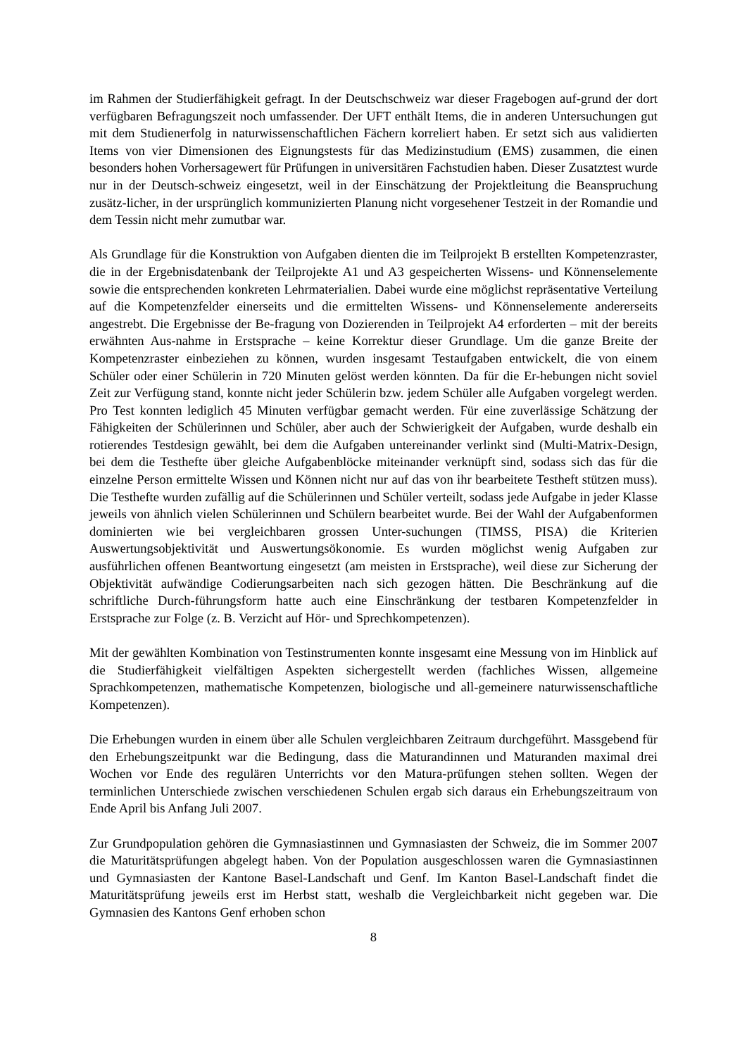im Rahmen der Studierfähigkeit gefragt. In der Deutschschweiz war dieser Fragebogen auf-grund der dort verfügbaren Befragungszeit noch umfassender. Der UFT enthält Items, die in anderen Untersuchungen gut mit dem Studienerfolg in naturwissenschaftlichen Fächern korreliert haben. Er setzt sich aus validierten Items von vier Dimensionen des Eignungstests für das Medizinstudium (EMS) zusammen, die einen besonders hohen Vorhersagewert für Prüfungen in universitären Fachstudien haben. Dieser Zusatztest wurde nur in der Deutsch-schweiz eingesetzt, weil in der Einschätzung der Projektleitung die Beanspruchung zusätz-licher, in der ursprünglich kommunizierten Planung nicht vorgesehener Testzeit in der Romandie und dem Tessin nicht mehr zumutbar war.
Als Grundlage für die Konstruktion von Aufgaben dienten die im Teilprojekt B erstellten Kompetenzraster, die in der Ergebnisdatenbank der Teilprojekte A1 und A3 gespeicherten Wissens- und Könnenselemente sowie die entsprechenden konkreten Lehrmaterialien. Dabei wurde eine möglichst repräsentative Verteilung auf die Kompetenzfelder einerseits und die ermittelten Wissens- und Könnenselemente andererseits angestrebt. Die Ergebnisse der Be-fragung von Dozierenden in Teilprojekt A4 erforderten – mit der bereits erwähnten Aus-nahme in Erstsprache – keine Korrektur dieser Grundlage. Um die ganze Breite der Kompetenzraster einbeziehen zu können, wurden insgesamt Testaufgaben entwickelt, die von einem Schüler oder einer Schülerin in 720 Minuten gelöst werden könnten. Da für die Er-hebungen nicht soviel Zeit zur Verfügung stand, konnte nicht jeder Schülerin bzw. jedem Schüler alle Aufgaben vorgelegt werden. Pro Test konnten lediglich 45 Minuten verfügbar gemacht werden. Für eine zuverlässige Schätzung der Fähigkeiten der Schülerinnen und Schüler, aber auch der Schwierigkeit der Aufgaben, wurde deshalb ein rotierendes Testdesign gewählt, bei dem die Aufgaben untereinander verlinkt sind (Multi-Matrix-Design, bei dem die Testhefte über gleiche Aufgabenblöcke miteinander verknüpft sind, sodass sich das für die einzelne Person ermittelte Wissen und Können nicht nur auf das von ihr bearbeitete Testheft stützen muss). Die Testhefte wurden zufällig auf die Schülerinnen und Schüler verteilt, sodass jede Aufgabe in jeder Klasse jeweils von ähnlich vielen Schülerinnen und Schülern bearbeitet wurde. Bei der Wahl der Aufgabenformen dominierten wie bei vergleichbaren grossen Unter-suchungen (TIMSS, PISA) die Kriterien Auswertungsobjektivität und Auswertungsökonomie. Es wurden möglichst wenig Aufgaben zur ausführlichen offenen Beantwortung eingesetzt (am meisten in Erstsprache), weil diese zur Sicherung der Objektivität aufwändige Codierungsarbeiten nach sich gezogen hätten. Die Beschränkung auf die schriftliche Durch-führungsform hatte auch eine Einschränkung der testbaren Kompetenzfelder in Erstsprache zur Folge (z. B. Verzicht auf Hör- und Sprechkompetenzen).
Mit der gewählten Kombination von Testinstrumenten konnte insgesamt eine Messung von im Hinblick auf die Studierfähigkeit vielfältigen Aspekten sichergestellt werden (fachliches Wissen, allgemeine Sprachkompetenzen, mathematische Kompetenzen, biologische und all-gemeinere naturwissenschaftliche Kompetenzen).
Die Erhebungen wurden in einem über alle Schulen vergleichbaren Zeitraum durchgeführt. Massgebend für den Erhebungszeitpunkt war die Bedingung, dass die Maturandinnen und Maturanden maximal drei Wochen vor Ende des regulären Unterrichts vor den Matura-prüfungen stehen sollten. Wegen der terminlichen Unterschiede zwischen verschiedenen Schulen ergab sich daraus ein Erhebungszeitraum von Ende April bis Anfang Juli 2007.
Zur Grundpopulation gehören die Gymnasiastinnen und Gymnasiasten der Schweiz, die im Sommer 2007 die Maturitätsprüfungen abgelegt haben. Von der Population ausgeschlossen waren die Gymnasiastinnen und Gymnasiasten der Kantone Basel-Landschaft und Genf. Im Kanton Basel-Landschaft findet die Maturitätsprüfung jeweils erst im Herbst statt, weshalb die Vergleichbarkeit nicht gegeben war. Die Gymnasien des Kantons Genf erhoben schon
8